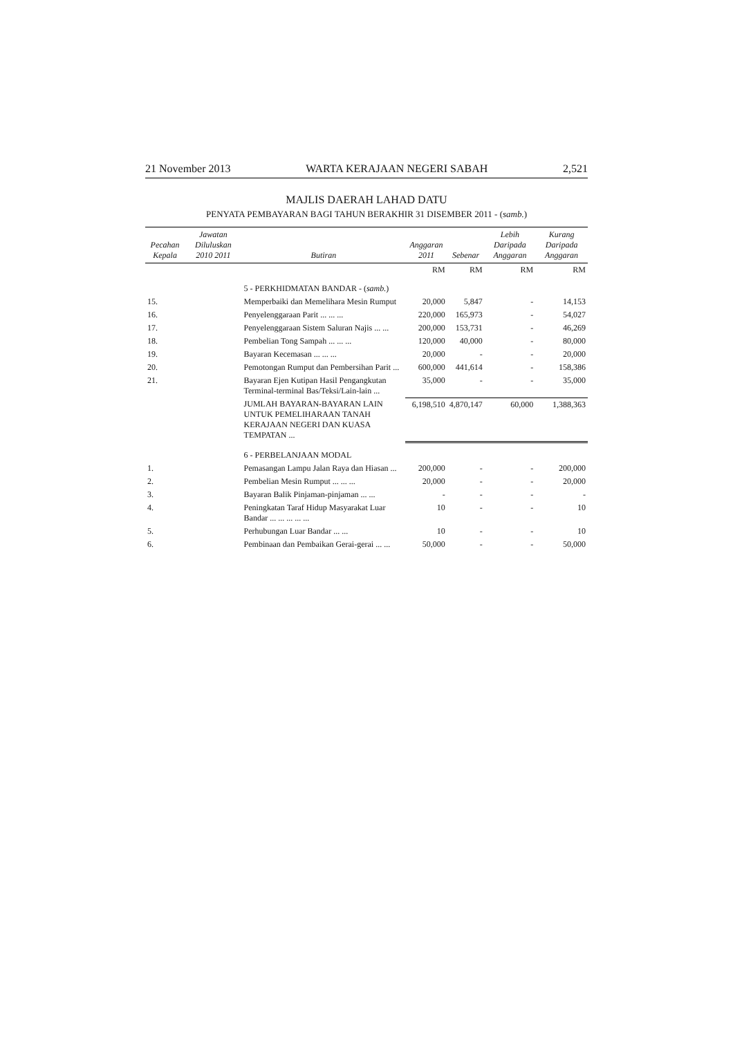21 November 2013 WARTA KERAJAAN NEGERI SABAH 2,521
MAJLIS DAERAH LAHAD DATU
PENYATA PEMBAYARAN BAGI TAHUN BERAKHIR 31 DISEMBER 2011 - (samb.)
| Pecahan Kepala | Jawatan Diluluskan 2010 2011 | Butiran | Anggaran 2011 | Sebenar | Lebih Daripada Anggaran | Kurang Daripada Anggaran |
| --- | --- | --- | --- | --- | --- | --- |
| | | | RM | RM | RM | RM |
| | | 5 - PERKHIDMATAN BANDAR - ( samb. ) | | | | |
| 15. | | Memperbaiki dan Memelihara Mesin Rumput | 20,000 | 5,847 | - | 14,153 |
| 16. | | Penyelenggaraan Parit ... ... ... | 220,000 | 165,973 | - | 54,027 |
| 17. | | Penyelenggaraan Sistem Saluran Najis ... ... | 200,000 | 153,731 | - | 46,269 |
| 18. | | Pembelian Tong Sampah ... ... ... | 120,000 | 40,000 | - | 80,000 |
| 19. | | Bayaran Kecemasan ... ... ... | 20,000 | - | - | 20,000 |
| 20. | | Pemotongan Rumput dan Pembersihan Parit ... | 600,000 | 441,614 | - | 158,386 |
| 21. | | Bayaran Ejen Kutipan Hasil Pengangkutan Terminal-terminal Bas/Teksi/Lain-lain ... | 35,000 | - | - | 35,000 |
| | | JUMLAH BAYARAN-BAYARAN LAIN UNTUK PEMELIHARAAN TANAH KERAJAAN NEGERI DAN KUASA TEMPATAN ... | 6,198,510 | 4,870,147 | 60,000 | 1,388,363 |
| | | 6 - PERBELANJAAN MODAL | | | | |
| 1. | | Pemasangan Lampu Jalan Raya dan Hiasan ... | 200,000 | - | - | 200,000 |
| 2. | | Pembelian Mesin Rumput ... ... ... | 20,000 | - | - | 20,000 |
| 3. | | Bayaran Balik Pinjaman-pinjaman ... ... | - | - | - | - |
| 4. | | Peningkatan Taraf Hidup Masyarakat Luar Bandar ... ... ... ... ... | 10 | - | - | 10 |
| 5. | | Perhubungan Luar Bandar ... ... | 10 | - | - | 10 |
| 6. | | Pembinaan dan Pembaikan Gerai-gerai ... ... | 50,000 | - | - | 50,000 |